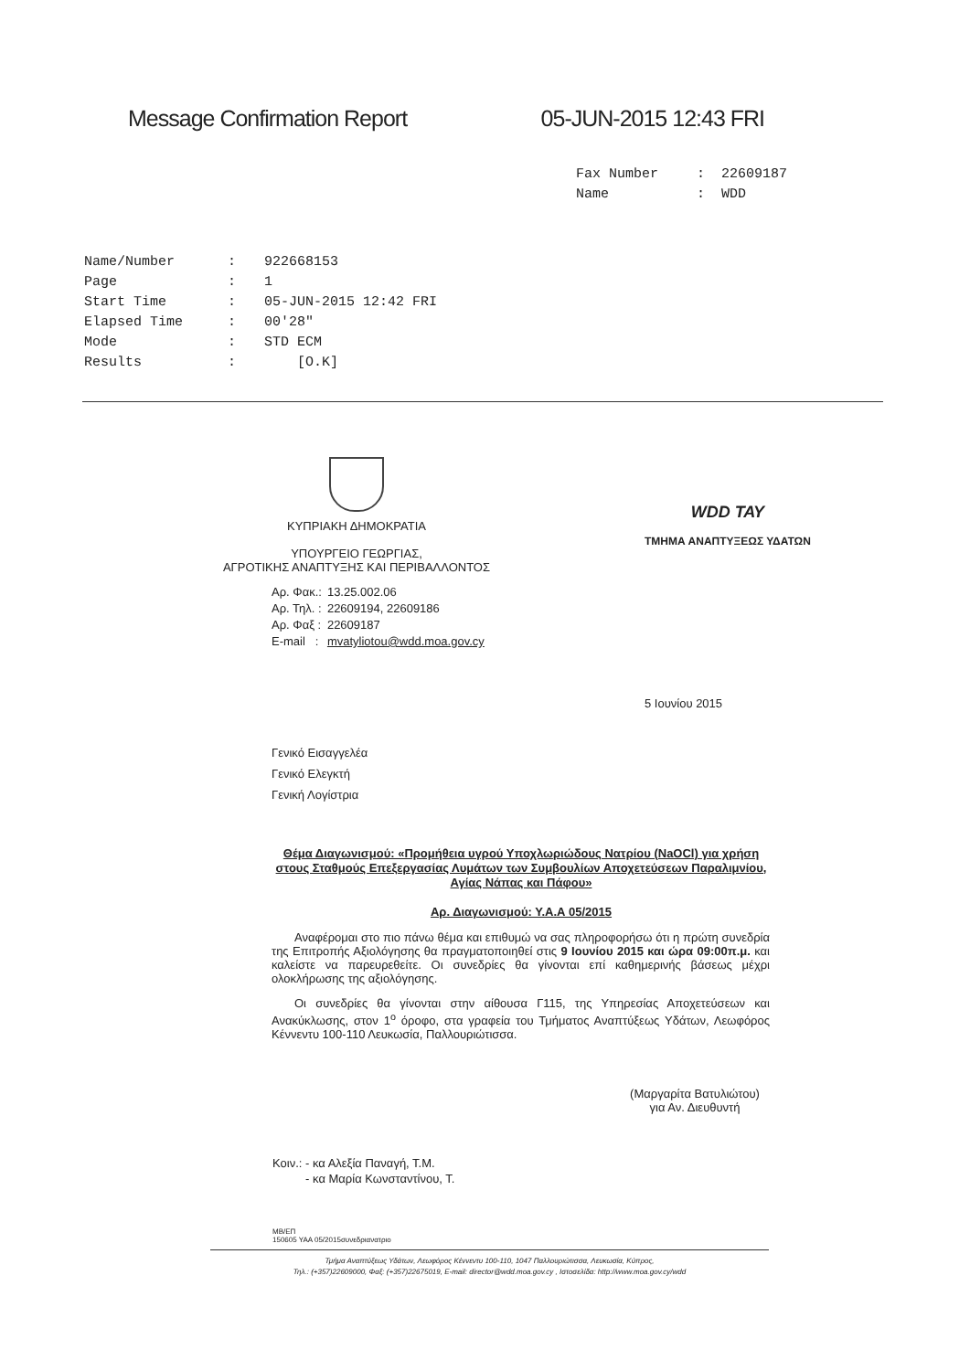Message Confirmation Report 05-JUN-2015 12:43 FRI
| Fax Number | : | 22609187 |
| Name | : | WDD |
| Name/Number | : | 922668153 |
| Page | : | 1 |
| Start Time | : | 05-JUN-2015 12:42 FRI |
| Elapsed Time | : | 00'28" |
| Mode | : | STD ECM |
| Results | : | [O.K] |
ΚΥΠΡΙΑΚΗ ΔΗΜΟΚΡΑΤΙΑ
ΥΠΟΥΡΓΕΙΟ ΓΕΩΡΓΙΑΣ,
ΑΓΡΟΤΙΚΗΣ ΑΝΑΠΤΥΞΗΣ ΚΑΙ ΠΕΡΙΒΑΛΛΟΝΤΟΣ
WDD ΤΑΥ
ΤΜΗΜΑ ΑΝΑΠΤΥΞΕΩΣ ΥΔΑΤΩΝ
| Αρ. Φακ.: | 13.25.002.06 |
| Αρ. Τηλ. : | 22609194, 22609186 |
| Αρ. Φαξ : | 22609187 |
| E-mail : | mvatyliotou@wdd.moa.gov.cy |
5 Ιουνίου 2015
Γενικό Εισαγγελέα
Γενικό Ελεγκτή
Γενική Λογίστρια
Θέμα Διαγωνισμού: «Προμήθεια υγρού Υποχλωριώδους Νατρίου (NaOCl) για χρήση στους Σταθμούς Επεξεργασίας Λυμάτων των Συμβουλίων Αποχετεύσεων Παραλιμνίου, Αγίας Νάπας και Πάφου»
Αρ. Διαγωνισμού: Υ.Α.Α 05/2015
Αναφέρομαι στο πιο πάνω θέμα και επιθυμώ να σας πληροφορήσω ότι η πρώτη συνεδρία της Επιτροπής Αξιολόγησης θα πραγματοποιηθεί στις 9 Ιουνίου 2015 και ώρα 09:00π.μ. και καλείστε να παρευρεθείτε. Οι συνεδρίες θα γίνονται επί καθημερινής βάσεως μέχρι ολοκλήρωσης της αξιολόγησης.
Οι συνεδρίες θα γίνονται στην αίθουσα Γ115, της Υπηρεσίας Αποχετεύσεων και Ανακύκλωσης, στον 1<sup>ο</sup> όροφο, στα γραφεία του Τμήματος Αναπτύξεως Υδάτων, Λεωφόρος Κέννεντυ 100-110 Λευκωσία, Παλλουριώτισσα.
(Μαργαρίτα Βατυλιώτου)
για Αν. Διευθυντή
Κοιν.: - κα Αλεξία Παναγή, Τ.Μ.
- κα Μαρία Κωνσταντίνου, Τ.
ΜΒ/ΕΠ
150605 ΥΑΑ 05/2015συνεδριανατριο
Τμήμα Αναπτύξεως Υδάτων, Λεωφόρος Κέννεντυ 100-110, 1047 Παλλουριώτισσα, Λευκωσία, Κύπρος,
Τηλ.: (+357)22609000, Φαξ: (+357)22675019, E-mail: director@wdd.moa.gov.cy , Ιστοσελίδα: http://www.moa.gov.cy/wdd